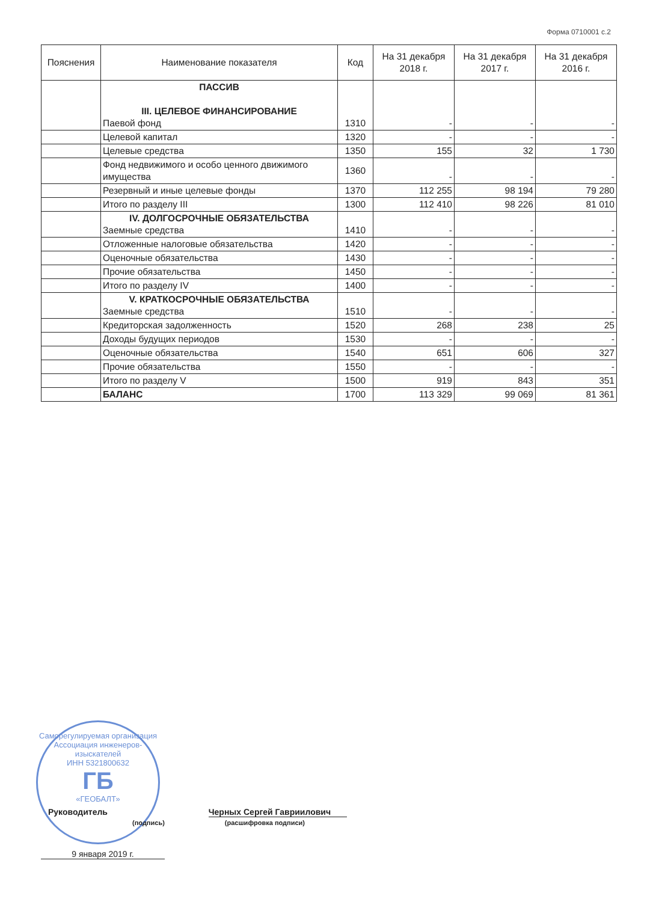Форма 0710001 с.2
| Пояснения | Наименование показателя | Код | На 31 декабря 2018 г. | На 31 декабря 2017 г. | На 31 декабря 2016 г. |
| --- | --- | --- | --- | --- | --- |
| | ПАССИВ III. ЦЕЛЕВОЕ ФИНАНСИРОВАНИЕ Паевой фонд | 1310 | - | - | - |
| | Целевой капитал | 1320 | - | - | - |
| | Целевые средства | 1350 | 155 | 32 | 1 730 |
| | Фонд недвижимого и особо ценного движимого имущества | 1360 | - | - | - |
| | Резервный и иные целевые фонды | 1370 | 112 255 | 98 194 | 79 280 |
| | Итого по разделу III | 1300 | 112 410 | 98 226 | 81 010 |
| | IV. ДОЛГОСРОЧНЫЕ ОБЯЗАТЕЛЬСТВА Заемные средства | 1410 | - | - | - |
| | Отложенные налоговые обязательства | 1420 | - | - | - |
| | Оценочные обязательства | 1430 | - | - | - |
| | Прочие обязательства | 1450 | - | - | - |
| | Итого по разделу IV | 1400 | - | - | - |
| | V. КРАТКОСРОЧНЫЕ ОБЯЗАТЕЛЬСТВА Заемные средства | 1510 | - | - | - |
| | Кредиторская задолженность | 1520 | 268 | 238 | 25 |
| | Доходы будущих периодов | 1530 | - | - | - |
| | Оценочные обязательства | 1540 | 651 | 606 | 327 |
| | Прочие обязательства | 1550 | - | - | - |
| | Итого по разделу V | 1500 | 919 | 843 | 351 |
| | БАЛАНС | 1700 | 113 329 | 99 069 | 81 361 |
Саморегулируемая организация
Ассоциация инженеров-изыскателей
ИНН 5321800632
ГБ
«ГЕОБАЛТ»
Руководитель Черных Сергей Гавриилович
(подпись) (расшифровка подписи)
9 января 2019 г.